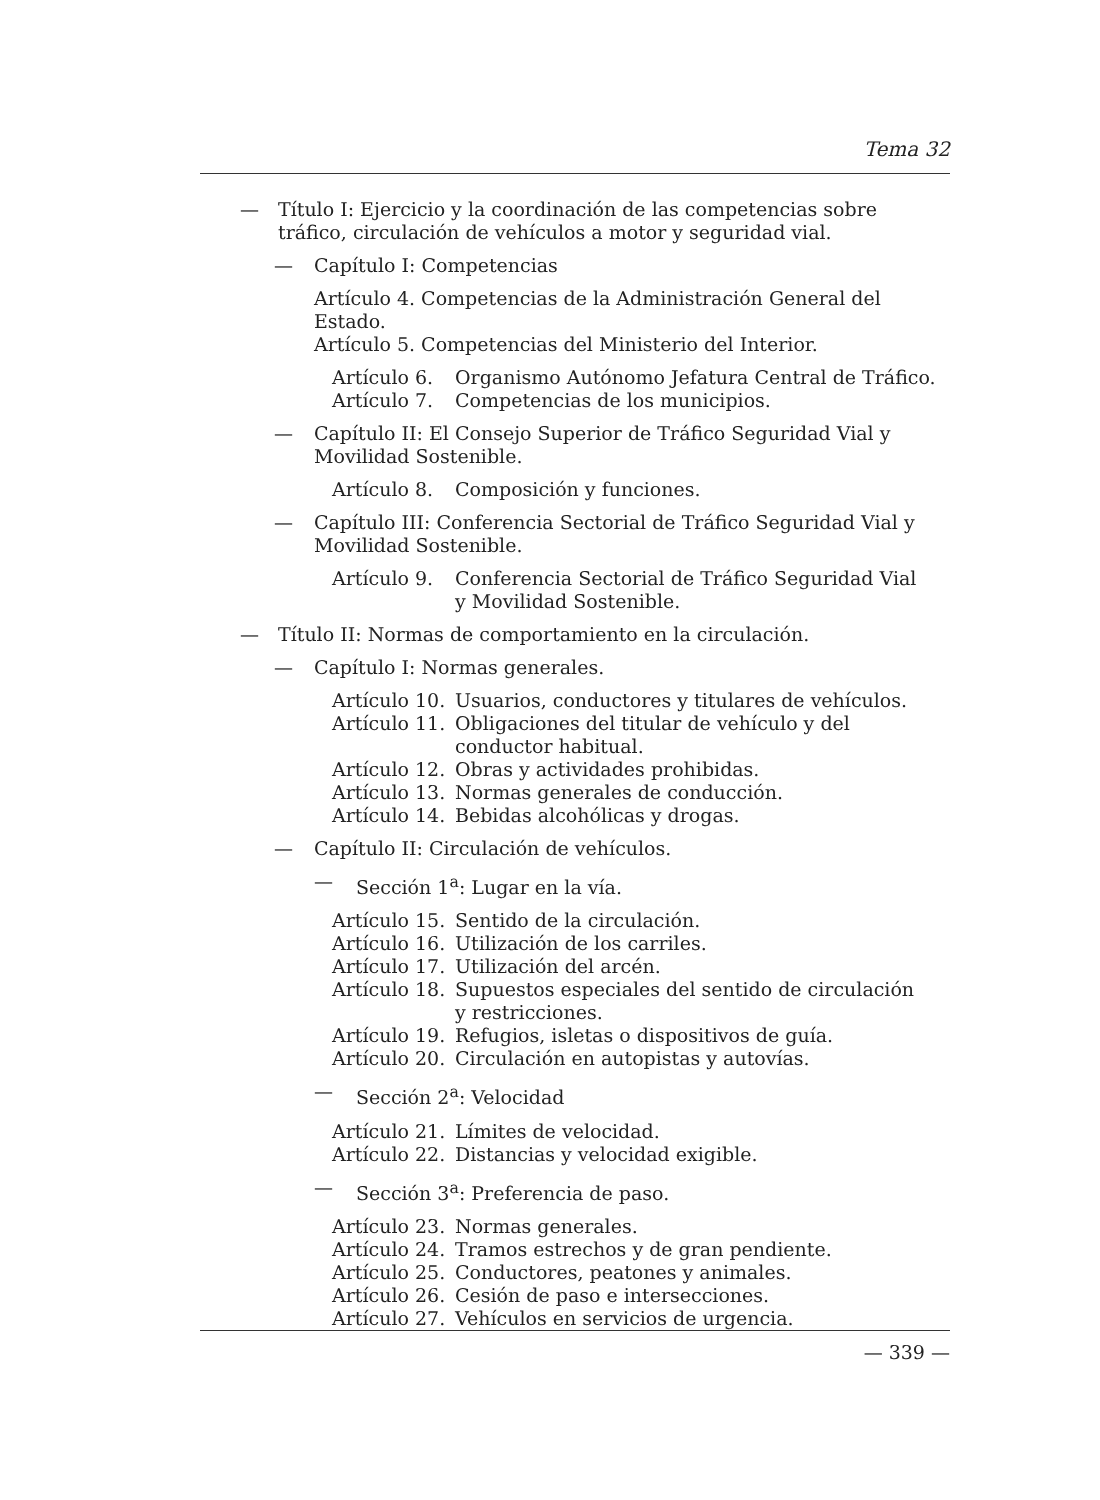Tema 32
— Título I: Ejercicio y la coordinación de las competencias sobre tráfico, circulación de vehículos a motor y seguridad vial.
— Capítulo I: Competencias
Artículo 4. Competencias de la Administración General del Estado.
Artículo 5. Competencias del Ministerio del Interior.
Artículo 6. Organismo Autónomo Jefatura Central de Tráfico.
Artículo 7. Competencias de los municipios.
— Capítulo II: El Consejo Superior de Tráfico Seguridad Vial y Movilidad Sostenible.
Artículo 8. Composición y funciones.
— Capítulo III: Conferencia Sectorial de Tráfico Seguridad Vial y Movilidad Sostenible.
Artículo 9. Conferencia Sectorial de Tráfico Seguridad Vial
y Movilidad Sostenible.
— Título II: Normas de comportamiento en la circulación.
— Capítulo I: Normas generales.
Artículo 10. Usuarios, conductores y titulares de vehículos.
Artículo 11. Obligaciones del titular de vehículo y del conductor habitual.
Artículo 12. Obras y actividades prohibidas.
Artículo 13. Normas generales de conducción.
Artículo 14. Bebidas alcohólicas y drogas.
— Capítulo II: Circulación de vehículos.
— Sección 1<sup>a</sup>: Lugar en la vía.
Artículo 15. Sentido de la circulación.
Artículo 16. Utilización de los carriles.
Artículo 17. Utilización del arcén.
Artículo 18. Supuestos especiales del sentido de circulación
y restricciones.
Artículo 19. Refugios, isletas o dispositivos de guía.
Artículo 20. Circulación en autopistas y autovías.
— Sección 2<sup>a</sup>: Velocidad
Artículo 21. Límites de velocidad.
Artículo 22. Distancias y velocidad exigible.
— Sección 3<sup>a</sup>: Preferencia de paso.
Artículo 23. Normas generales.
Artículo 24. Tramos estrechos y de gran pendiente.
Artículo 25. Conductores, peatones y animales.
Artículo 26. Cesión de paso e intersecciones.
Artículo 27. Vehículos en servicios de urgencia.
— 339 —